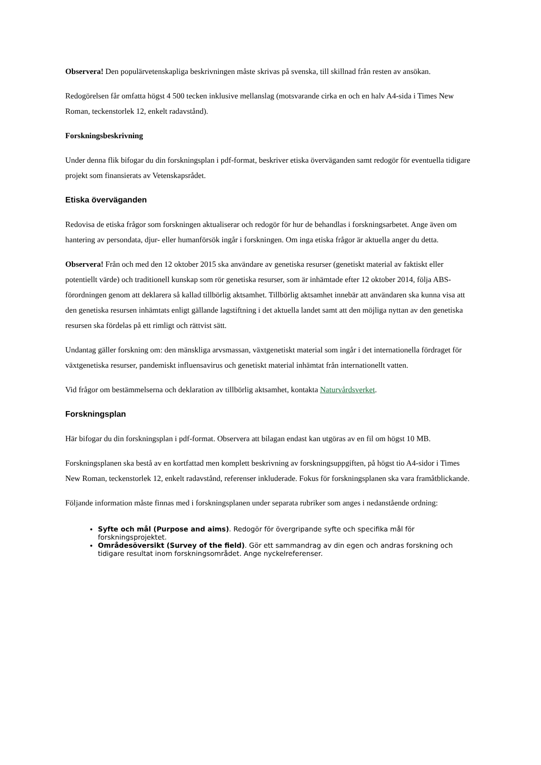Observera! Den populärvetenskapliga beskrivningen måste skrivas på svenska, till skillnad från resten av ansökan.
Redogörelsen får omfatta högst 4 500 tecken inklusive mellanslag (motsvarande cirka en och en halv A4-sida i Times New Roman, teckenstorlek 12, enkelt radavstånd).
Forskningsbeskrivning
Under denna flik bifogar du din forskningsplan i pdf-format, beskriver etiska överväganden samt redogör för eventuella tidigare projekt som finansierats av Vetenskapsrådet.
Etiska överväganden
Redovisa de etiska frågor som forskningen aktualiserar och redogör för hur de behandlas i forskningsarbetet. Ange även om hantering av persondata, djur- eller humanförsök ingår i forskningen. Om inga etiska frågor är aktuella anger du detta.
Observera! Från och med den 12 oktober 2015 ska användare av genetiska resurser (genetiskt material av faktiskt eller potentiellt värde) och traditionell kunskap som rör genetiska resurser, som är inhämtade efter 12 oktober 2014, följa ABS-förordningen genom att deklarera så kallad tillbörlig aktsamhet. Tillbörlig aktsamhet innebär att användaren ska kunna visa att den genetiska resursen inhämtats enligt gällande lagstiftning i det aktuella landet samt att den möjliga nyttan av den genetiska resursen ska fördelas på ett rimligt och rättvist sätt.
Undantag gäller forskning om: den mänskliga arvsmassan, växtgenetiskt material som ingår i det internationella fördraget för växtgenetiska resurser, pandemiskt influensavirus och genetiskt material inhämtat från internationellt vatten.
Vid frågor om bestämmelserna och deklaration av tillbörlig aktsamhet, kontakta Naturvårdsverket.
Forskningsplan
Här bifogar du din forskningsplan i pdf-format. Observera att bilagan endast kan utgöras av en fil om högst 10 MB.
Forskningsplanen ska bestå av en kortfattad men komplett beskrivning av forskningsuppgiften, på högst tio A4-sidor i Times New Roman, teckenstorlek 12, enkelt radavstånd, referenser inkluderade. Fokus för forskningsplanen ska vara framåtblickande.
Följande information måste finnas med i forskningsplanen under separata rubriker som anges i nedanstående ordning:
Syfte och mål (Purpose and aims). Redogör för övergripande syfte och specifika mål för forskningsprojektet.
Områdesöversikt (Survey of the field). Gör ett sammandrag av din egen och andras forskning och tidigare resultat inom forskningsområdet. Ange nyckelreferenser.